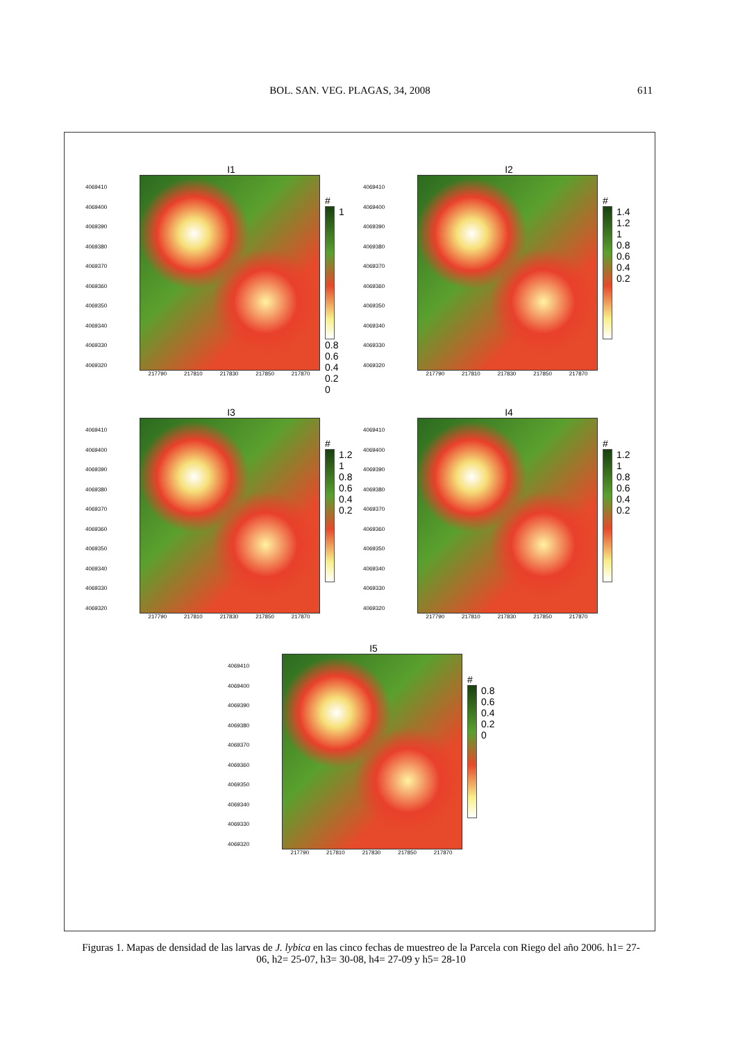BOL. SAN. VEG. PLAGAS, 34, 2008
611
I1
4069410
4069400
4069390
4069380
4069370
4069360
4069350
4069340
4069330
4069320
217790 217810 217830 217850 217870
#
1
0.8
0.6
0.4
0.2
0
I2
4069410
4069400
4069390
4069380
4069370
4069360
4069350
4069340
4069330
4069320
217790 217810 217830 217850 217870
#
1.4
1.2
1
0.8
0.6
0.4
0.2
I3
4069410
4069400
4069390
4069380
4069370
4069360
4069350
4069340
4069330
4069320
217790 217810 217830 217850 217870
#
1.2
1
0.8
0.6
0.4
0.2
I4
4069410
4069400
4069390
4069380
4069370
4069360
4069350
4069340
4069330
4069320
217790 217810 217830 217850 217870
#
1.2
1
0.8
0.6
0.4
0.2
I5
4069410
4069400
4069390
4069380
4069370
4069360
4069350
4069340
4069330
4069320
217790 217810 217830 217850 217870
#
0.8
0.6
0.4
0.2
0
Figuras 1. Mapas de densidad de las larvas de J. lybica en las cinco fechas de muestreo de la Parcela con Riego del año 2006. h1= 27-06, h2= 25-07, h3= 30-08, h4= 27-09 y h5= 28-10